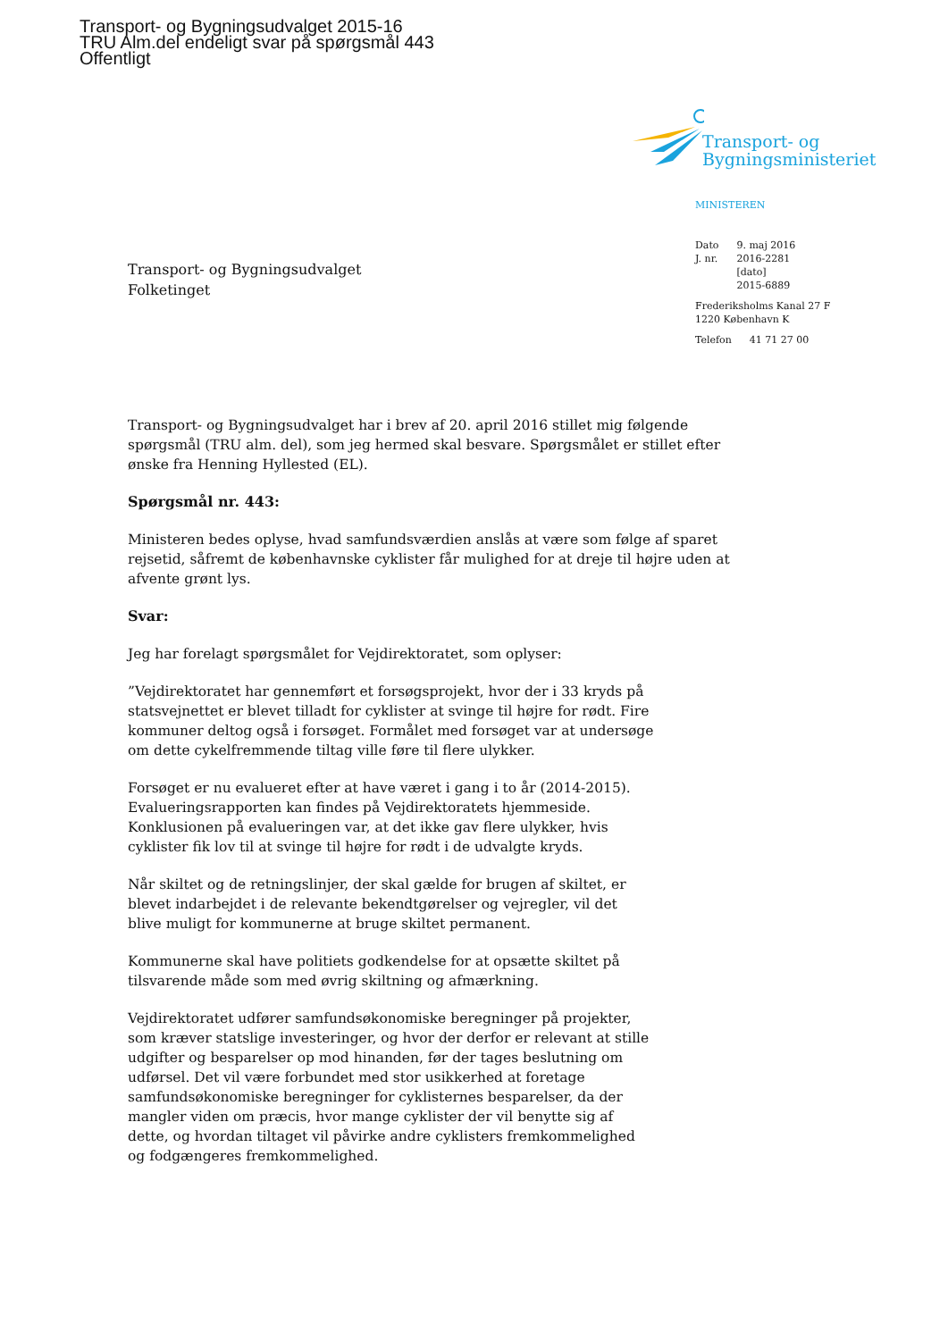Transport- og Bygningsudvalget 2015-16
TRU Alm.del endeligt svar på spørgsmål 443
Offentligt
Transport- og
Bygningsministeriet
MINISTEREN
| Dato | 9. maj 2016 |
| J. nr. | 2016-2281 [dato] 2015-6889 |
Frederiksholms Kanal 27 F
1220 København K
| Telefon | 41 71 27 00 |
Transport- og Bygningsudvalget
Folketinget
Transport- og Bygningsudvalget har i brev af 20. april 2016 stillet mig følgende spørgsmål (TRU alm. del), som jeg hermed skal besvare. Spørgsmålet er stillet efter ønske fra Henning Hyllested (EL).
Spørgsmål nr. 443:
Ministeren bedes oplyse, hvad samfundsværdien anslås at være som følge af sparet rejsetid, såfremt de københavnske cyklister får mulighed for at dreje til højre uden at afvente grønt lys.
Svar:
Jeg har forelagt spørgsmålet for Vejdirektoratet, som oplyser:
”Vejdirektoratet har gennemført et forsøgsprojekt, hvor der i 33 kryds på statsvejnettet er blevet tilladt for cyklister at svinge til højre for rødt. Fire kommuner deltog også i forsøget. Formålet med forsøget var at undersøge om dette cykelfremmende tiltag ville føre til flere ulykker.
Forsøget er nu evalueret efter at have været i gang i to år (2014-2015). Evalueringsrapporten kan findes på Vejdirektoratets hjemmeside. Konklusionen på evalueringen var, at det ikke gav flere ulykker, hvis cyklister fik lov til at svinge til højre for rødt i de udvalgte kryds.
Når skiltet og de retningslinjer, der skal gælde for brugen af skiltet, er blevet indarbejdet i de relevante bekendtgørelser og vejregler, vil det blive muligt for kommunerne at bruge skiltet permanent.
Kommunerne skal have politiets godkendelse for at opsætte skiltet på tilsvarende måde som med øvrig skiltning og afmærkning.
Vejdirektoratet udfører samfundsøkonomiske beregninger på projekter, som kræver statslige investeringer, og hvor der derfor er relevant at stille udgifter og besparelser op mod hinanden, før der tages beslutning om udførsel. Det vil være forbundet med stor usikkerhed at foretage samfundsøkonomiske beregninger for cyklisternes besparelser, da der mangler viden om præcis, hvor mange cyklister der vil benytte sig af dette, og hvordan tiltaget vil påvirke andre cyklisters fremkommelighed og fodgængeres fremkommelighed.